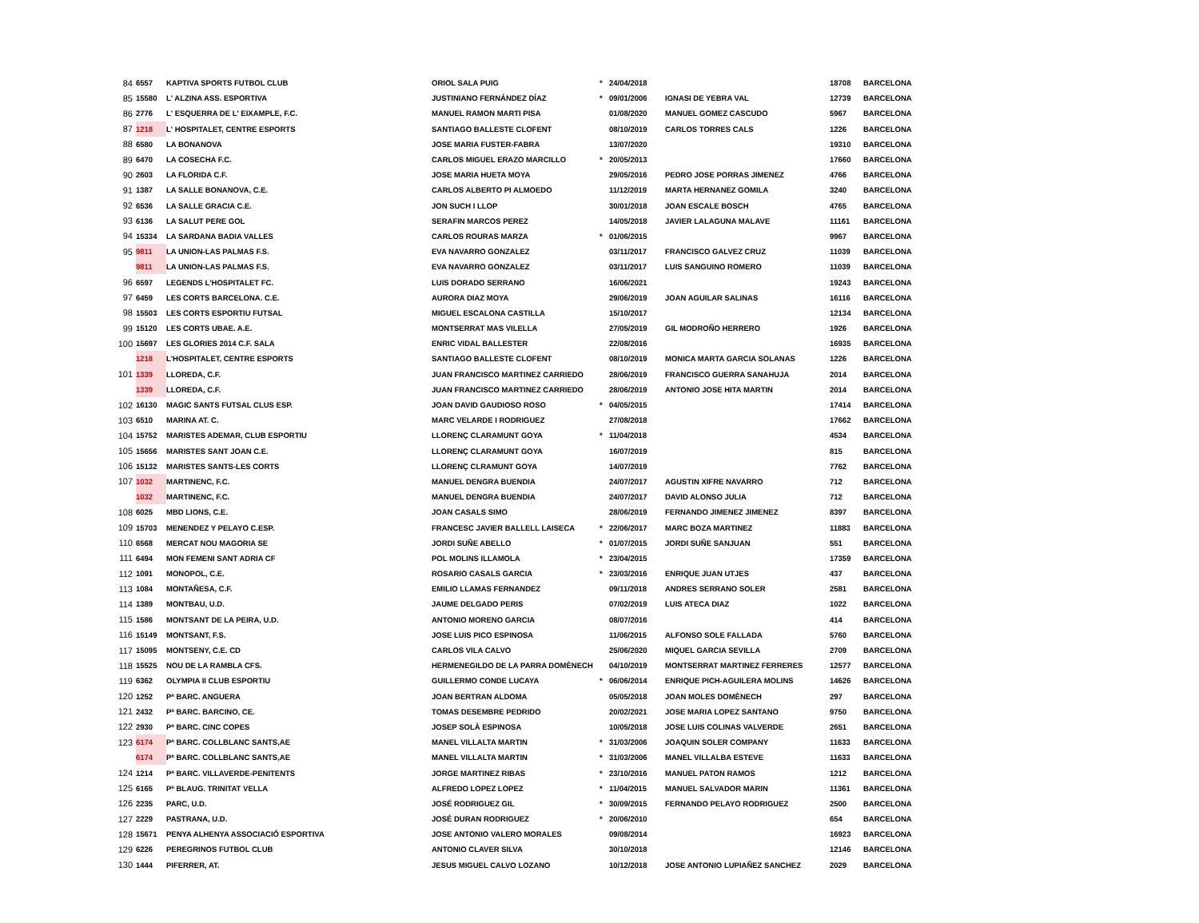| 84 | 6557 | KAPTIVA SPORTS FUTBOL CLUB | ORIOL SALA PUIG | * | 24/04/2018 | | 18708 | BARCELONA |
| 85 | 15580 | L' ALZINA ASS. ESPORTIVA | JUSTINIANO FERNÁNDEZ DÍAZ | * | 09/01/2006 | IGNASI DE YEBRA VAL | 12739 | BARCELONA |
| 86 | 2776 | L' ESQUERRA DE L' EIXAMPLE, F.C. | MANUEL RAMON MARTI PISA | | 01/08/2020 | MANUEL GOMEZ CASCUDO | 5967 | BARCELONA |
| 87 | 1218 | L' HOSPITALET, CENTRE ESPORTS | SANTIAGO BALLESTE CLOFENT | | 08/10/2019 | CARLOS TORRES CALS | 1226 | BARCELONA |
| 88 | 6580 | LA BONANOVA | JOSE MARIA FUSTER-FABRA | | 13/07/2020 | | 19310 | BARCELONA |
| 89 | 6470 | LA COSECHA F.C. | CARLOS MIGUEL ERAZO MARCILLO | * | 20/05/2013 | | 17660 | BARCELONA |
| 90 | 2603 | LA FLORIDA C.F. | JOSE MARIA HUETA MOYA | | 29/05/2016 | PEDRO JOSE PORRAS JIMENEZ | 4766 | BARCELONA |
| 91 | 1387 | LA SALLE BONANOVA, C.E. | CARLOS ALBERTO PI ALMOEDO | | 11/12/2019 | MARTA HERNANEZ GOMILA | 3240 | BARCELONA |
| 92 | 6536 | LA SALLE GRACIA C.E. | JON SUCH I LLOP | | 30/01/2018 | JOAN ESCALE BOSCH | 4765 | BARCELONA |
| 93 | 6136 | LA SALUT PERE GOL | SERAFIN MARCOS PEREZ | | 14/05/2018 | JAVIER LALAGUNA MALAVE | 11161 | BARCELONA |
| 94 | 15334 | LA SARDANA BADIA VALLES | CARLOS ROURAS MARZA | * | 01/06/2015 | | 9967 | BARCELONA |
| 95 | 9811 | LA UNION-LAS PALMAS F.S. | EVA NAVARRO GONZALEZ | | 03/11/2017 | FRANCISCO GALVEZ CRUZ | 11039 | BARCELONA |
| | 9811 | LA UNION-LAS PALMAS F.S. | EVA NAVARRO GONZALEZ | | 03/11/2017 | LUIS SANGUINO ROMERO | 11039 | BARCELONA |
| 96 | 6597 | LEGENDS L'HOSPITALET FC. | LUIS DORADO SERRANO | | 16/06/2021 | | 19243 | BARCELONA |
| 97 | 6459 | LES CORTS BARCELONA. C.E. | AURORA DIAZ MOYA | | 29/06/2019 | JOAN AGUILAR SALINAS | 16116 | BARCELONA |
| 98 | 15503 | LES CORTS ESPORTIU FUTSAL | MIGUEL ESCALONA CASTILLA | | 15/10/2017 | | 12134 | BARCELONA |
| 99 | 15120 | LES CORTS UBAE. A.E. | MONTSERRAT MAS VILELLA | | 27/05/2019 | GIL MODROÑO HERRERO | 1926 | BARCELONA |
| 100 | 15697 | LES GLORIES 2014 C.F. SALA | ENRIC VIDAL BALLESTER | | 22/08/2016 | | 16935 | BARCELONA |
| | 1218 | L'HOSPITALET, CENTRE ESPORTS | SANTIAGO BALLESTE CLOFENT | | 08/10/2019 | MONICA MARTA GARCIA SOLANAS | 1226 | BARCELONA |
| 101 | 1339 | LLOREDA, C.F. | JUAN FRANCISCO MARTINEZ CARRIEDO | | 28/06/2019 | FRANCISCO GUERRA SANAHUJA | 2014 | BARCELONA |
| | 1339 | LLOREDA, C.F. | JUAN FRANCISCO MARTINEZ CARRIEDO | | 28/06/2019 | ANTONIO JOSE HITA MARTIN | 2014 | BARCELONA |
| 102 | 16130 | MAGIC SANTS FUTSAL CLUS ESP. | JOAN DAVID GAUDIOSO ROSO | * | 04/05/2015 | | 17414 | BARCELONA |
| 103 | 6510 | MARINA AT. C. | MARC VELARDE I RODRIGUEZ | | 27/08/2018 | | 17662 | BARCELONA |
| 104 | 15752 | MARISTES ADEMAR, CLUB ESPORTIU | LLORENÇ CLARAMUNT GOYA | * | 11/04/2018 | | 4534 | BARCELONA |
| 105 | 15656 | MARISTES SANT JOAN C.E. | LLORENÇ CLARAMUNT GOYA | | 16/07/2019 | | 815 | BARCELONA |
| 106 | 15132 | MARISTES SANTS-LES CORTS | LLORENÇ CLRAMUNT GOYA | | 14/07/2019 | | 7762 | BARCELONA |
| 107 | 1032 | MARTINENC, F.C. | MANUEL DENGRA BUENDIA | | 24/07/2017 | AGUSTIN XIFRE NAVARRO | 712 | BARCELONA |
| | 1032 | MARTINENC, F.C. | MANUEL DENGRA BUENDIA | | 24/07/2017 | DAVID ALONSO JULIA | 712 | BARCELONA |
| 108 | 6025 | MBD LIONS, C.E. | JOAN CASALS SIMO | | 28/06/2019 | FERNANDO JIMENEZ JIMENEZ | 8397 | BARCELONA |
| 109 | 15703 | MENENDEZ Y PELAYO C.ESP. | FRANCESC JAVIER BALLELL LAISECA | * | 22/06/2017 | MARC BOZA MARTINEZ | 11883 | BARCELONA |
| 110 | 6568 | MERCAT NOU MAGORIA SE | JORDI SUÑE ABELLO | * | 01/07/2015 | JORDI SUÑE SANJUAN | 551 | BARCELONA |
| 111 | 6494 | MON FEMENI SANT ADRIA CF | POL MOLINS ILLAMOLA | * | 23/04/2015 | | 17359 | BARCELONA |
| 112 | 1091 | MONOPOL, C.E. | ROSARIO CASALS GARCIA | * | 23/03/2016 | ENRIQUE JUAN UTJES | 437 | BARCELONA |
| 113 | 1084 | MONTAÑESA, C.F. | EMILIO LLAMAS FERNANDEZ | | 09/11/2018 | ANDRES SERRANO SOLER | 2581 | BARCELONA |
| 114 | 1389 | MONTBAU, U.D. | JAUME DELGADO PERIS | | 07/02/2019 | LUIS ATECA DIAZ | 1022 | BARCELONA |
| 115 | 1586 | MONTSANT DE LA PEIRA, U.D. | ANTONIO MORENO GARCIA | | 08/07/2016 | | 414 | BARCELONA |
| 116 | 15149 | MONTSANT, F.S. | JOSE LUIS PICO ESPINOSA | | 11/06/2015 | ALFONSO SOLE FALLADA | 5760 | BARCELONA |
| 117 | 15095 | MONTSENY, C.E. CD | CARLOS VILA CALVO | | 25/06/2020 | MIQUEL GARCIA SEVILLA | 2709 | BARCELONA |
| 118 | 15525 | NOU DE LA RAMBLA CFS. | HERMENEGILDO DE LA PARRA DOMÈNECH | | 04/10/2019 | MONTSERRAT MARTINEZ FERRERES | 12577 | BARCELONA |
| 119 | 6362 | OLYMPIA II CLUB ESPORTIU | GUILLERMO CONDE LUCAYA | * | 06/06/2014 | ENRIQUE PICH-AGUILERA MOLINS | 14626 | BARCELONA |
| 120 | 1252 | Pª BARC. ANGUERA | JOAN BERTRAN ALDOMA | | 05/05/2018 | JOAN MOLES DOMÈNECH | 297 | BARCELONA |
| 121 | 2432 | Pª BARC. BARCINO, CE. | TOMAS DESEMBRE PEDRIDO | | 20/02/2021 | JOSE MARIA LOPEZ SANTANO | 9750 | BARCELONA |
| 122 | 2930 | Pª BARC. CINC COPES | JOSEP SOLÀ ESPINOSA | | 10/05/2018 | JOSE LUIS COLINAS VALVERDE | 2651 | BARCELONA |
| 123 | 6174 | Pª BARC. COLLBLANC SANTS,AE | MANEL VILLALTA MARTIN | * | 31/03/2006 | JOAQUIN SOLER COMPANY | 11633 | BARCELONA |
| | 6174 | Pª BARC. COLLBLANC SANTS,AE | MANEL VILLALTA MARTIN | * | 31/03/2006 | MANEL VILLALBA ESTEVE | 11633 | BARCELONA |
| 124 | 1214 | Pª BARC. VILLAVERDE-PENITENTS | JORGE MARTINEZ RIBAS | * | 23/10/2016 | MANUEL PATON RAMOS | 1212 | BARCELONA |
| 125 | 6165 | Pª BLAUG. TRINITAT VELLA | ALFREDO LOPEZ LOPEZ | * | 11/04/2015 | MANUEL SALVADOR MARIN | 11361 | BARCELONA |
| 126 | 2235 | PARC, U.D. | JOSÉ RODRIGUEZ GIL | * | 30/09/2015 | FERNANDO PELAYO RODRIGUEZ | 2500 | BARCELONA |
| 127 | 2229 | PASTRANA, U.D. | JOSÉ DURAN RODRIGUEZ | * | 20/06/2010 | | 654 | BARCELONA |
| 128 | 15671 | PENYA ALHENYA ASSOCIACIÓ ESPORTIVA | JOSE ANTONIO VALERO MORALES | | 09/08/2014 | | 16923 | BARCELONA |
| 129 | 6226 | PEREGRINOS FUTBOL CLUB | ANTONIO CLAVER SILVA | | 30/10/2018 | | 12146 | BARCELONA |
| 130 | 1444 | PIFERRER, AT. | JESUS MIGUEL CALVO LOZANO | | 10/12/2018 | JOSE ANTONIO LUPIAÑEZ SANCHEZ | 2029 | BARCELONA |